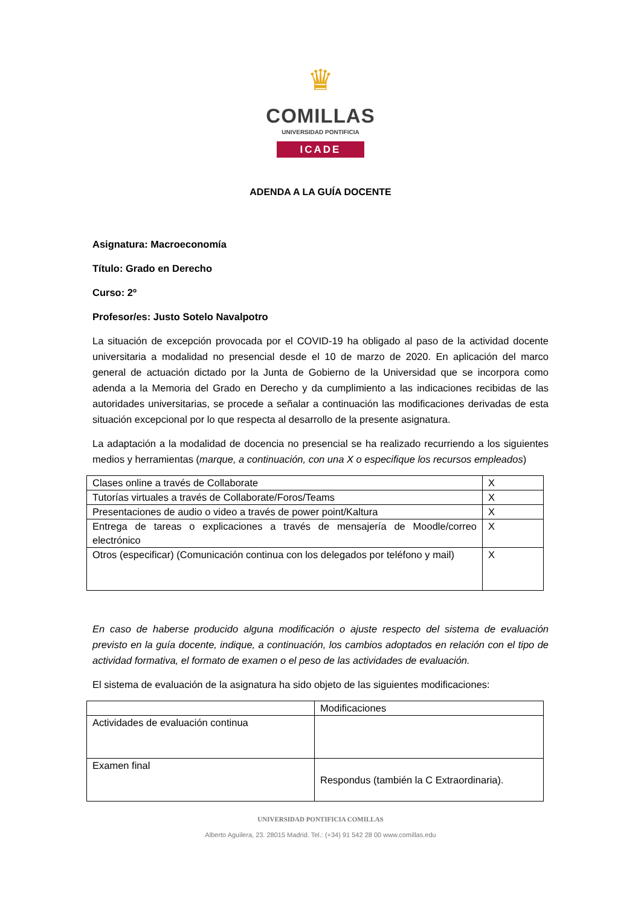♛
COMILLAS
UNIVERSIDAD PONTIFICIA
ICADE
ADENDA A LA GUÍA DOCENTE
Asignatura: Macroeconomía
Título: Grado en Derecho
Curso: 2º
Profesor/es: Justo Sotelo Navalpotro
La situación de excepción provocada por el COVID-19 ha obligado al paso de la actividad docente universitaria a modalidad no presencial desde el 10 de marzo de 2020. En aplicación del marco general de actuación dictado por la Junta de Gobierno de la Universidad que se incorpora como adenda a la Memoria del Grado en Derecho y da cumplimiento a las indicaciones recibidas de las autoridades universitarias, se procede a señalar a continuación las modificaciones derivadas de esta situación excepcional por lo que respecta al desarrollo de la presente asignatura.
La adaptación a la modalidad de docencia no presencial se ha realizado recurriendo a los siguientes medios y herramientas (marque, a continuación, con una X o especifique los recursos empleados)
| Clases online a través de Collaborate | X |
| Tutorías virtuales a través de Collaborate/Foros/Teams | X |
| Presentaciones de audio o video a través de power point/Kaltura | X |
| Entrega de tareas o explicaciones a través de mensajería de Moodle/correo electrónico | X |
| Otros (especificar) (Comunicación continua con los delegados por teléfono y mail) | X |
En caso de haberse producido alguna modificación o ajuste respecto del sistema de evaluación previsto en la guía docente, indique, a continuación, los cambios adoptados en relación con el tipo de actividad formativa, el formato de examen o el peso de las actividades de evaluación.
El sistema de evaluación de la asignatura ha sido objeto de las siguientes modificaciones:
| | Modificaciones |
| Actividades de evaluación continua | |
| Examen final | Respondus (también la C Extraordinaria). |
UNIVERSIDAD PONTIFICIA COMILLAS
Alberto Aguilera, 23. 28015 Madrid. Tel.: (+34) 91 542 28 00 www.comillas.edu